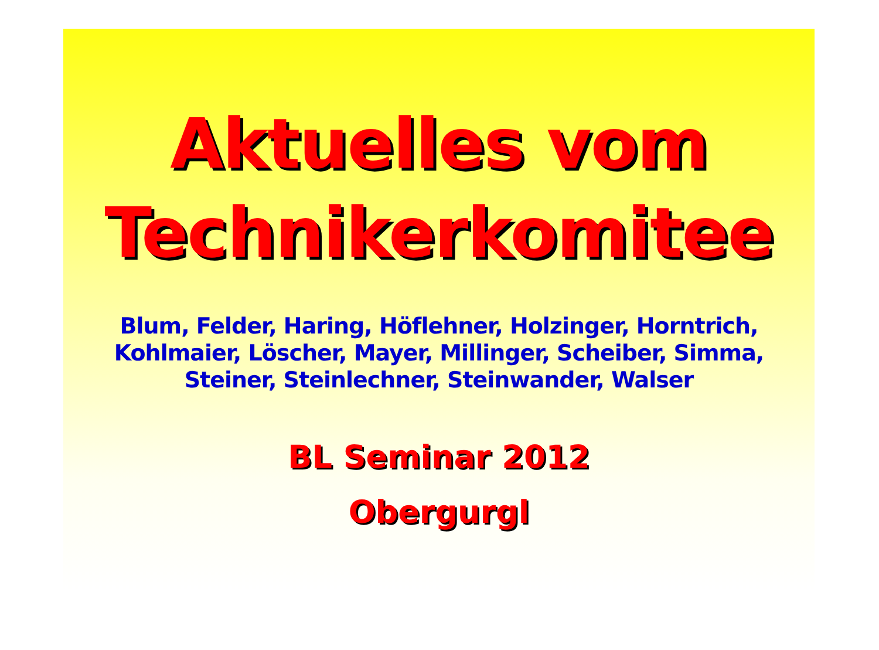Aktuelles vom
Technikerkomitee
Blum, Felder, Haring, Höflehner, Holzinger, Horntrich,
Kohlmaier, Löscher, Mayer, Millinger, Scheiber, Simma,
Steiner, Steinlechner, Steinwander, Walser
BL Seminar 2012
Obergurgl